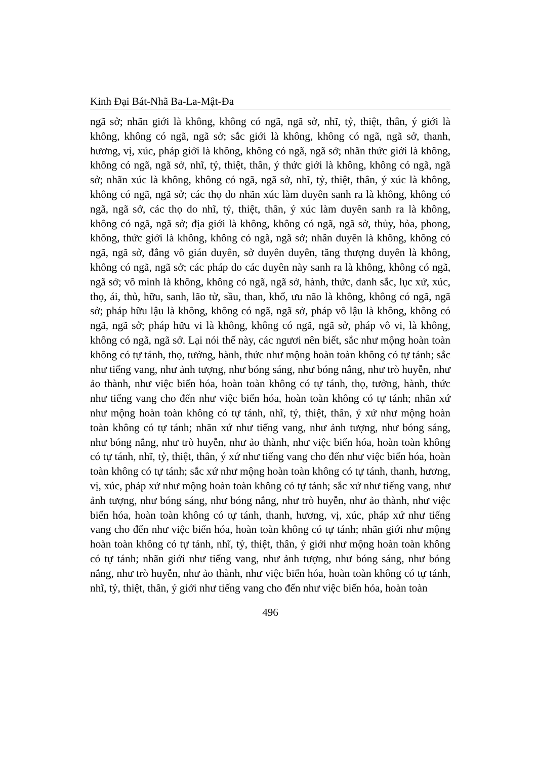Kinh Đại Bát-Nhã Ba-La-Mật-Đa
ngã sở; nhãn giới là không, không có ngã, ngã sở, nhĩ, tỷ, thiệt, thân, ý giới là không, không có ngã, ngã sở; sắc giới là không, không có ngã, ngã sở, thanh, hương, vị, xúc, pháp giới là không, không có ngã, ngã sở; nhãn thức giới là không, không có ngã, ngã sở, nhĩ, tỷ, thiệt, thân, ý thức giới là không, không có ngã, ngã sở; nhãn xúc là không, không có ngã, ngã sở, nhĩ, tỷ, thiệt, thân, ý xúc là không, không có ngã, ngã sở; các thọ do nhãn xúc làm duyên sanh ra là không, không có ngã, ngã sở, các thọ do nhĩ, tỷ, thiệt, thân, ý xúc làm duyên sanh ra là không, không có ngã, ngã sở; địa giới là không, không có ngã, ngã sở, thủy, hỏa, phong, không, thức giới là không, không có ngã, ngã sở; nhân duyên là không, không có ngã, ngã sở, đẳng vô gián duyên, sở duyên duyên, tăng thượng duyên là không, không có ngã, ngã sở; các pháp do các duyên này sanh ra là không, không có ngã, ngã sở; vô minh là không, không có ngã, ngã sở, hành, thức, danh sắc, lục xứ, xúc, thọ, ái, thủ, hữu, sanh, lão tử, sầu, than, khổ, ưu não là không, không có ngã, ngã sở; pháp hữu lậu là không, không có ngã, ngã sở, pháp vô lậu là không, không có ngã, ngã sở; pháp hữu vi là không, không có ngã, ngã sở, pháp vô vi, là không, không có ngã, ngã sở. Lại nói thế này, các ngươi nên biết, sắc như mộng hoàn toàn không có tự tánh, thọ, tưởng, hành, thức như mộng hoàn toàn không có tự tánh; sắc như tiếng vang, như ảnh tượng, như bóng sáng, như bóng nắng, như trò huyễn, như ảo thành, như việc biến hóa, hoàn toàn không có tự tánh, thọ, tưởng, hành, thức như tiếng vang cho đến như việc biến hóa, hoàn toàn không có tự tánh; nhãn xứ như mộng hoàn toàn không có tự tánh, nhĩ, tỷ, thiệt, thân, ý xứ như mộng hoàn toàn không có tự tánh; nhãn xứ như tiếng vang, như ảnh tượng, như bóng sáng, như bóng nắng, như trò huyễn, như ảo thành, như việc biến hóa, hoàn toàn không có tự tánh, nhĩ, tỷ, thiệt, thân, ý xứ như tiếng vang cho đến như việc biến hóa, hoàn toàn không có tự tánh; sắc xứ như mộng hoàn toàn không có tự tánh, thanh, hương, vị, xúc, pháp xứ như mộng hoàn toàn không có tự tánh; sắc xứ như tiếng vang, như ảnh tượng, như bóng sáng, như bóng nắng, như trò huyễn, như ảo thành, như việc biến hóa, hoàn toàn không có tự tánh, thanh, hương, vị, xúc, pháp xứ như tiếng vang cho đến như việc biến hóa, hoàn toàn không có tự tánh; nhãn giới như mộng hoàn toàn không có tự tánh, nhĩ, tỷ, thiệt, thân, ý giới như mộng hoàn toàn không có tự tánh; nhãn giới như tiếng vang, như ảnh tượng, như bóng sáng, như bóng nắng, như trò huyễn, như ảo thành, như việc biến hóa, hoàn toàn không có tự tánh, nhĩ, tỷ, thiệt, thân, ý giới như tiếng vang cho đến như việc biến hóa, hoàn toàn
496